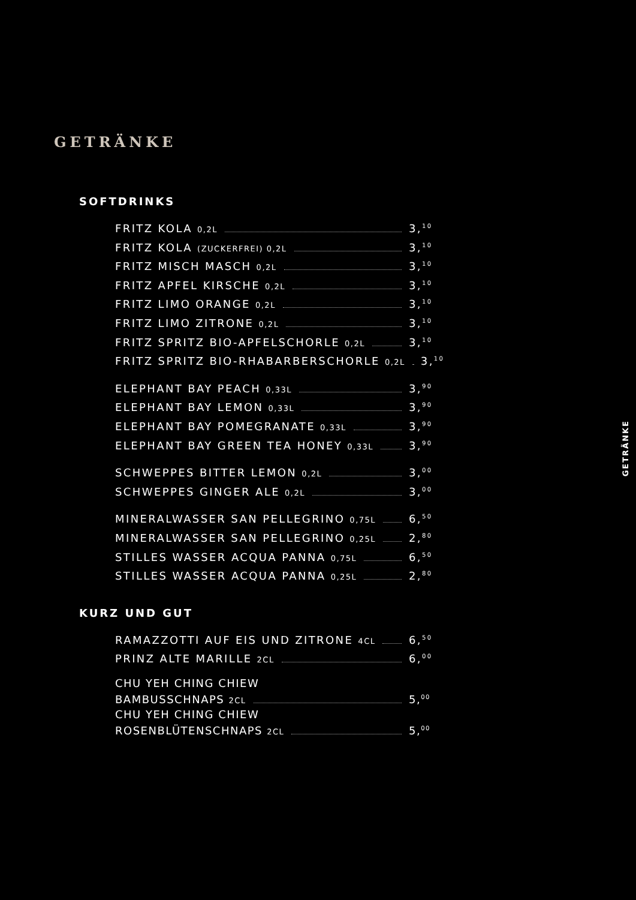GETRÄNKE
SOFTDRINKS
FRITZ KOLA 0,2L 3,<sup>10</sup>
FRITZ KOLA (ZUCKERFREI) 0,2L 3,<sup>10</sup>
FRITZ MISCH MASCH 0,2L 3,<sup>10</sup>
FRITZ APFEL KIRSCHE 0,2L 3,<sup>10</sup>
FRITZ LIMO ORANGE 0,2L 3,<sup>10</sup>
FRITZ LIMO ZITRONE 0,2L 3,<sup>10</sup>
FRITZ SPRITZ BIO-APFELSCHORLE 0,2L 3,<sup>10</sup>
FRITZ SPRITZ BIO-RHABARBERSCHORLE 0,2L 3,<sup>10</sup>
ELEPHANT BAY PEACH 0,33L 3,<sup>90</sup>
ELEPHANT BAY LEMON 0,33L 3,<sup>90</sup>
ELEPHANT BAY POMEGRANATE 0,33L 3,<sup>90</sup>
ELEPHANT BAY GREEN TEA HONEY 0,33L 3,<sup>90</sup>
SCHWEPPES BITTER LEMON 0,2L 3,<sup>00</sup>
SCHWEPPES GINGER ALE 0,2L 3,<sup>00</sup>
MINERALWASSER SAN PELLEGRINO 0,75L 6,<sup>50</sup>
MINERALWASSER SAN PELLEGRINO 0,25L 2,<sup>80</sup>
STILLES WASSER ACQUA PANNA 0,75L 6,<sup>50</sup>
STILLES WASSER ACQUA PANNA 0,25L 2,<sup>80</sup>
KURZ UND GUT
RAMAZZOTTI AUF EIS UND ZITRONE 4CL 6,<sup>50</sup>
PRINZ ALTE MARILLE 2CL 6,<sup>00</sup>
CHU YEH CHING CHIEW
BAMBUSSCHNAPS 2CL 5,<sup>00</sup>
CHU YEH CHING CHIEW
ROSENBLÜTENSCHNAPS 2CL 5,<sup>00</sup>
GETRÄNKE